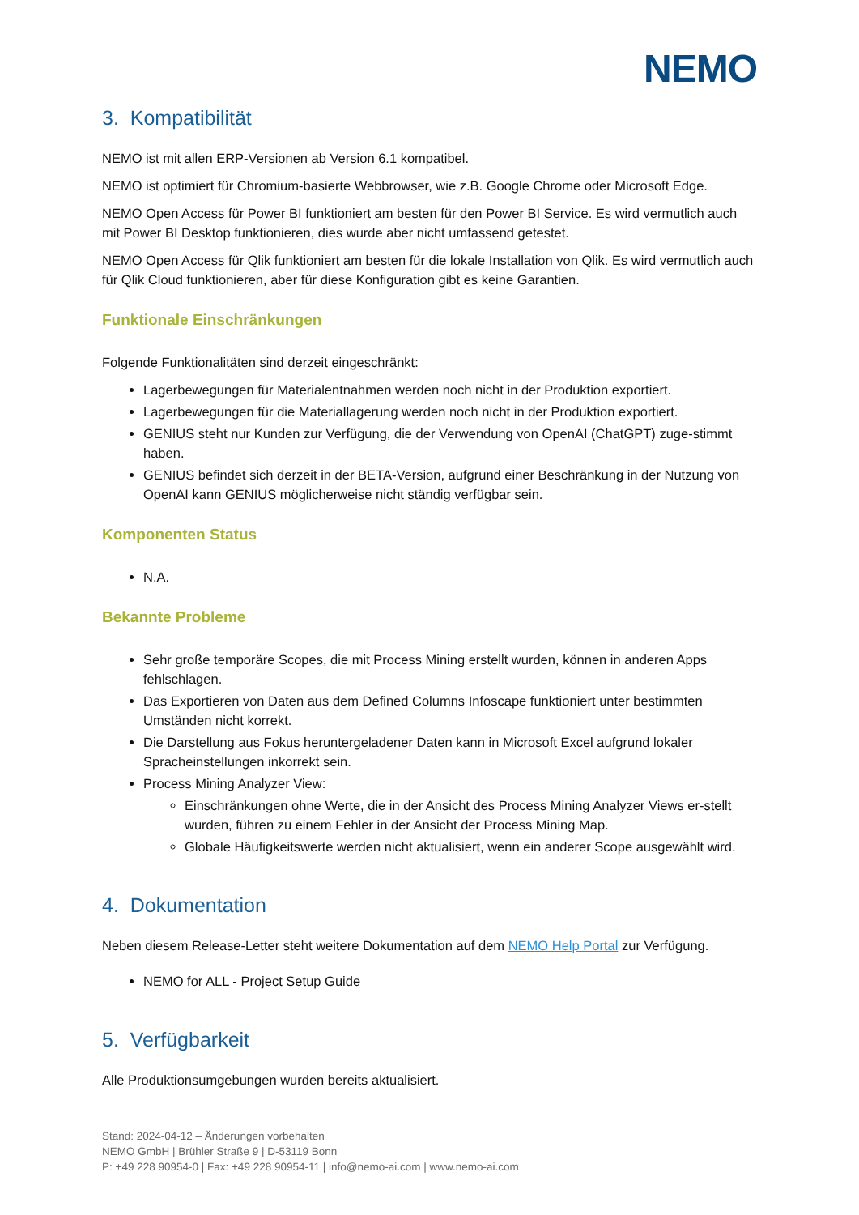NEMO
3. Kompatibilität
NEMO ist mit allen ERP-Versionen ab Version 6.1 kompatibel.
NEMO ist optimiert für Chromium-basierte Webbrowser, wie z.B. Google Chrome oder Microsoft Edge.
NEMO Open Access für Power BI funktioniert am besten für den Power BI Service. Es wird vermutlich auch mit Power BI Desktop funktionieren, dies wurde aber nicht umfassend getestet.
NEMO Open Access für Qlik funktioniert am besten für die lokale Installation von Qlik. Es wird vermutlich auch für Qlik Cloud funktionieren, aber für diese Konfiguration gibt es keine Garantien.
Funktionale Einschränkungen
Folgende Funktionalitäten sind derzeit eingeschränkt:
Lagerbewegungen für Materialentnahmen werden noch nicht in der Produktion exportiert.
Lagerbewegungen für die Materiallagerung werden noch nicht in der Produktion exportiert.
GENIUS steht nur Kunden zur Verfügung, die der Verwendung von OpenAI (ChatGPT) zuge-stimmt haben.
GENIUS befindet sich derzeit in der BETA-Version, aufgrund einer Beschränkung in der Nutzung von OpenAI kann GENIUS möglicherweise nicht ständig verfügbar sein.
Komponenten Status
N.A.
Bekannte Probleme
Sehr große temporäre Scopes, die mit Process Mining erstellt wurden, können in anderen Apps fehlschlagen.
Das Exportieren von Daten aus dem Defined Columns Infoscape funktioniert unter bestimmten Umständen nicht korrekt.
Die Darstellung aus Fokus heruntergeladener Daten kann in Microsoft Excel aufgrund lokaler Spracheinstellungen inkorrekt sein.
Process Mining Analyzer View:
Einschränkungen ohne Werte, die in der Ansicht des Process Mining Analyzer Views er-stellt wurden, führen zu einem Fehler in der Ansicht der Process Mining Map.
Globale Häufigkeitswerte werden nicht aktualisiert, wenn ein anderer Scope ausgewählt wird.
4. Dokumentation
Neben diesem Release-Letter steht weitere Dokumentation auf dem NEMO Help Portal zur Verfügung.
NEMO for ALL - Project Setup Guide
5. Verfügbarkeit
Alle Produktionsumgebungen wurden bereits aktualisiert.
Stand: 2024-04-12 – Änderungen vorbehalten
NEMO GmbH | Brühler Straße 9 | D-53119 Bonn
P: +49 228 90954-0 | Fax: +49 228 90954-11 | info@nemo-ai.com | www.nemo-ai.com